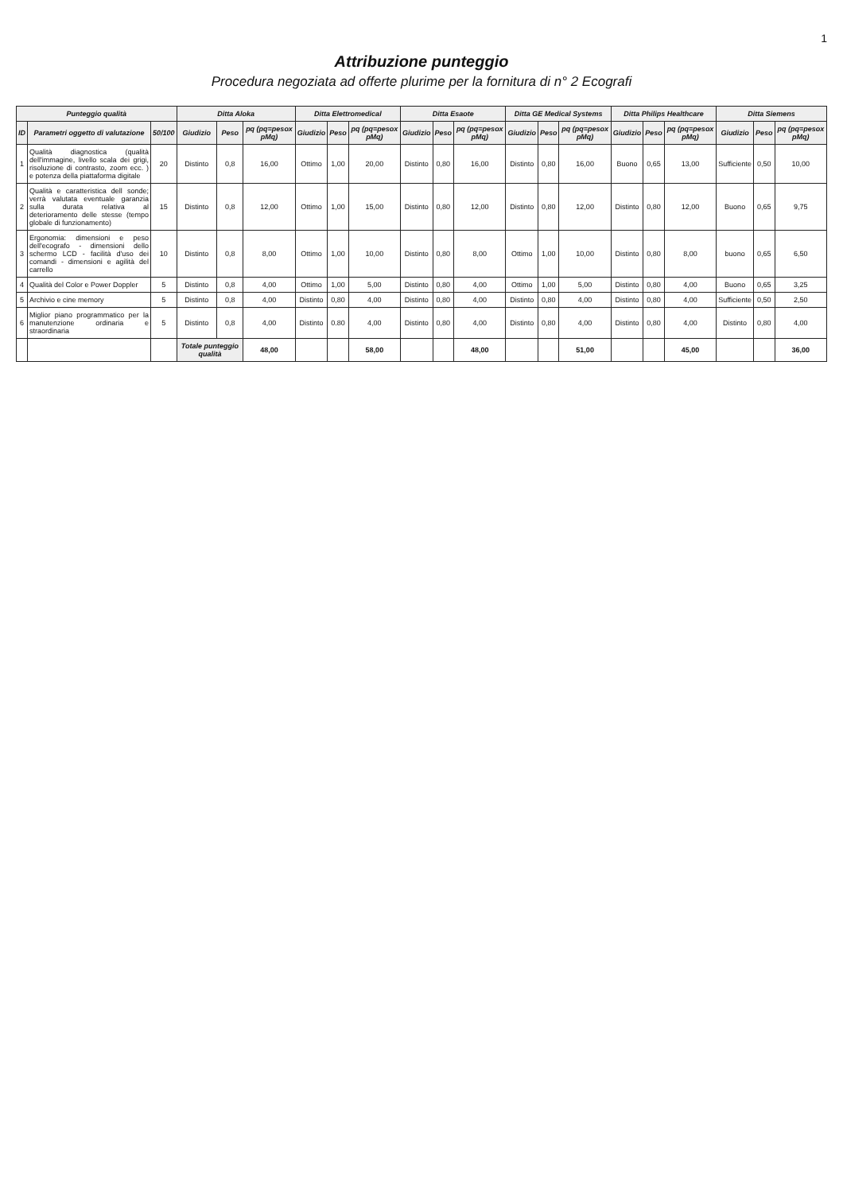1
Attribuzione punteggio
Procedura negoziata ad offerte plurime per la fornitura di n° 2 Ecografi
| Punteggio qualità | | | Ditta Aloka | | | Ditta Elettromedical | | | Ditta Esaote | | | Ditta GE Medical Systems | | | Ditta Philips Healthcare | | | Ditta Siemens | | |
| --- | --- | --- | --- | --- | --- | --- | --- | --- | --- | --- | --- | --- | --- | --- | --- | --- | --- | --- | --- | --- |
| ID | Parametri oggetto di valutazione | 50/100 | Giudizio | Peso | pq (pq=pesox pMq) | Giudizio | Peso | pq (pq=pesox pMq) | Giudizio | Peso | pq (pq=pesox pMq) | Giudizio | Peso | pq (pq=pesox pMq) | Giudizio | Peso | pq (pq=pesox pMq) | Giudizio | Peso | pq (pq=pesox pMq) |
| 1 | Qualità diagnostica (qualità dell'immagine, livello scala dei grigi, risoluzione di contrasto, zoom ecc. ) e potenza della piattaforma digitale | 20 | Distinto | 0,8 | 16,00 | Ottimo | 1,00 | 20,00 | Distinto | 0,80 | 16,00 | Distinto | 0,80 | 16,00 | Buono | 0,65 | 13,00 | Sufficiente | 0,50 | 10,00 |
| 2 | Qualità e caratteristica dell sonde; verrà valutata eventuale garanzia sulla durata relativa al deterioramento delle stesse (tempo globale di funzionamento) | 15 | Distinto | 0,8 | 12,00 | Ottimo | 1,00 | 15,00 | Distinto | 0,80 | 12,00 | Distinto | 0,80 | 12,00 | Distinto | 0,80 | 12,00 | Buono | 0,65 | 9,75 |
| 3 | Ergonomia: dimensioni e peso dell'ecografo - dimensioni dello schermo LCD - facilità d'uso dei comandi - dimensioni e agilità del carrello | 10 | Distinto | 0,8 | 8,00 | Ottimo | 1,00 | 10,00 | Distinto | 0,80 | 8,00 | Ottimo | 1,00 | 10,00 | Distinto | 0,80 | 8,00 | buono | 0,65 | 6,50 |
| 4 | Qualità del Color e Power Doppler | 5 | Distinto | 0,8 | 4,00 | Ottimo | 1,00 | 5,00 | Distinto | 0,80 | 4,00 | Ottimo | 1,00 | 5,00 | Distinto | 0,80 | 4,00 | Buono | 0,65 | 3,25 |
| 5 | Archivio e cine memory | 5 | Distinto | 0,8 | 4,00 | Distinto | 0,80 | 4,00 | Distinto | 0,80 | 4,00 | Distinto | 0,80 | 4,00 | Distinto | 0,80 | 4,00 | Sufficiente | 0,50 | 2,50 |
| 6 | Miglior piano programmatico per la manutenzione ordinaria e straordinaria | 5 | Distinto | 0,8 | 4,00 | Distinto | 0.80 | 4,00 | Distinto | 0,80 | 4,00 | Distinto | 0,80 | 4,00 | Distinto | 0,80 | 4,00 | Distinto | 0,80 | 4,00 |
| | | | Totale punteggio qualità | | 48,00 | | | 58,00 | | | 48,00 | | | 51,00 | | | 45,00 | | | 36,00 |